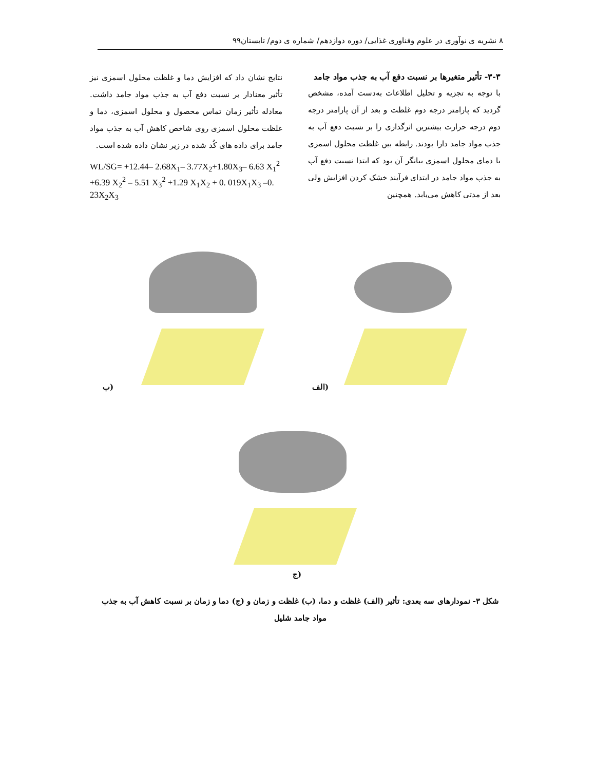۸ نشریه ی نوآوری در علوم وفناوری غذایی/ دوره دوازدهم/ شماره ی دوم/ تابستان۹۹
۳-۳- تأثیر متغیرها بر نسبت دفع آب به جذب مواد جامد
با توجه به تجزیه و تحلیل اطلاعات به‌دست آمده، مشخص گردید که پارامتر درجه دوم غلظت و بعد از آن پارامتر درجه دوم درجه حرارت بیشترین اثرگذاری را بر نسبت دفع آب به جذب مواد جامد دارا بودند. رابطه بین غلظت محلول اسمزی با دمای محلول اسمزی بیانگر آن بود که ابتدا نسبت دفع آب به جذب مواد جامد در ابتدای فرآیند خشک کردن افزایش ولی بعد از مدتی کاهش می‌یابد. همچنین
نتایج نشان داد که افزایش دما و غلظت محلول اسمزی نیز تأثیر معنادار بر نسبت دفع آب به جذب مواد جامد داشت. معادله تأثیر زمان تماس محصول و محلول اسمزی، دما و غلظت محلول اسمزی روی شاخص کاهش آب به جذب مواد جامد برای داده های کُد شده در زیر نشان داده شده است.
WL/SG= +12.44– 2.68X<sub>1</sub>– 3.77X<sub>2</sub>+1.80X<sub>3</sub>– 6.63 X<sub>1</sub><sup>2</sup> +6.39 X<sub>2</sub><sup>2</sup> – 5.51 X<sub>3</sub><sup>2</sup> +1.29 X<sub>1</sub>X<sub>2</sub> + 0. 019X<sub>1</sub>X<sub>3</sub> –0. 23X<sub>2</sub>X<sub>3</sub>
الف)
ب)
ج)
شکل ۳- نمودارهای سه بعدی: تأثیر (الف) غلظت و دما، (ب) غلظت و زمان و (ج) دما و زمان بر نسبت کاهش آب به جذب مواد جامد شلیل